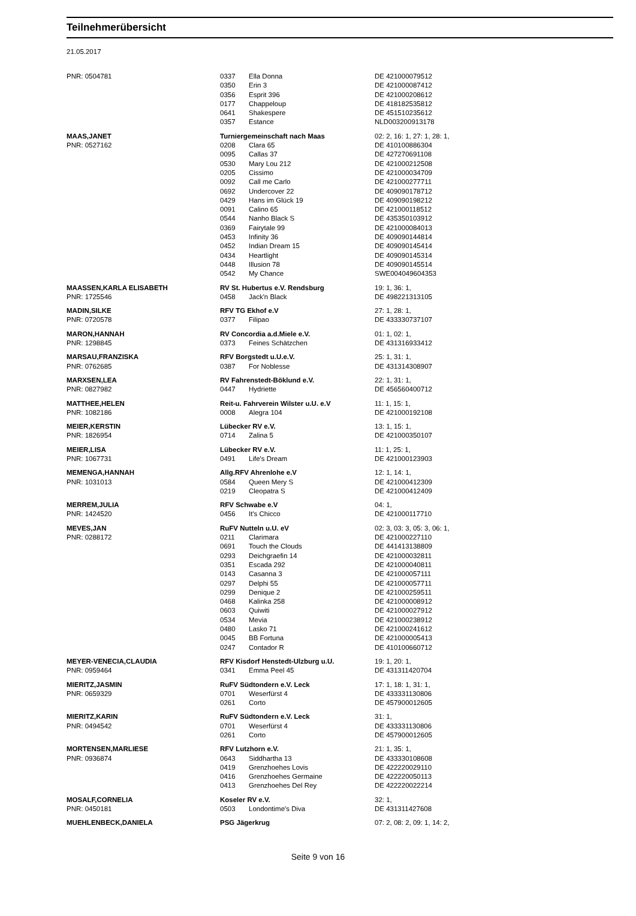Teilnehmerübersicht
21.05.2017
| PNR: 0504781 | 0337 | Ella Donna | DE 421000079512 |
| | 0350 | Erin 3 | DE 421000087412 |
| | 0356 | Esprit 396 | DE 421000208612 |
| | 0177 | Chappeloup | DE 418182535812 |
| | 0641 | Shakespere | DE 451510235612 |
| | 0357 | Estance | NLD003200913178 |
| MAAS,JANET | Turniergemeinschaft nach Maas | | 02: 2, 16: 1, 27: 1, 28: 1, |
| PNR: 0527162 | 0208 | Clara 65 | DE 410100886304 |
| | 0095 | Callas 37 | DE 427270691108 |
| | 0530 | Mary Lou 212 | DE 421000212508 |
| | 0205 | Cissimo | DE 421000034709 |
| | 0092 | Call me Carlo | DE 421000277711 |
| | 0692 | Undercover 22 | DE 409090178712 |
| | 0429 | Hans im Glück 19 | DE 409090198212 |
| | 0091 | Calino 65 | DE 421000118512 |
| | 0544 | Nanho Black S | DE 435350103912 |
| | 0369 | Fairytale 99 | DE 421000084013 |
| | 0453 | Infinity 36 | DE 409090144814 |
| | 0452 | Indian Dream 15 | DE 409090145414 |
| | 0434 | Heartlight | DE 409090145314 |
| | 0448 | Illusion 78 | DE 409090145514 |
| | 0542 | My Chance | SWE004049604353 |
| MAASSEN,KARLA ELISABETH | RV St. Hubertus e.V. Rendsburg | | 19: 1, 36: 1, |
| PNR: 1725546 | 0458 | Jack'n Black | DE 498221313105 |
| MADIN,SILKE | RFV TG Ekhof e.V | | 27: 1, 28: 1, |
| PNR: 0720578 | 0377 | Filipao | DE 433330737107 |
| MARON,HANNAH | RV Concordia a.d.Miele e.V. | | 01: 1, 02: 1, |
| PNR: 1298845 | 0373 | Feines Schätzchen | DE 431316933412 |
| MARSAU,FRANZISKA | RFV Borgstedt u.U.e.V. | | 25: 1, 31: 1, |
| PNR: 0762685 | 0387 | For Noblesse | DE 431314308907 |
| MARXSEN,LEA | RV Fahrenstedt-Böklund e.V. | | 22: 1, 31: 1, |
| PNR: 0827982 | 0447 | Hydriette | DE 456560400712 |
| MATTHEE,HELEN | Reit-u. Fahrverein Wilster u.U. e.V | | 11: 1, 15: 1, |
| PNR: 1082186 | 0008 | Alegra 104 | DE 421000192108 |
| MEIER,KERSTIN | Lübecker RV e.V. | | 13: 1, 15: 1, |
| PNR: 1826954 | 0714 | Zalina 5 | DE 421000350107 |
| MEIER,LISA | Lübecker RV e.V. | | 11: 1, 25: 1, |
| PNR: 1067731 | 0491 | Life's Dream | DE 421000123903 |
| MEMENGA,HANNAH | Allg.RFV Ahrenlohe e.V | | 12: 1, 14: 1, |
| PNR: 1031013 | 0584 | Queen Mery S | DE 421000412309 |
| | 0219 | Cleopatra S | DE 421000412409 |
| MERREM,JULIA | RFV Schwabe e.V | | 04: 1, |
| PNR: 1424520 | 0456 | It's Chicco | DE 421000117710 |
| MEVES,JAN | RuFV Nutteln u.U. eV | | 02: 3, 03: 3, 05: 3, 06: 1, |
| PNR: 0288172 | 0211 | Clarimara | DE 421000227110 |
| | 0691 | Touch the Clouds | DE 441413138809 |
| | 0293 | Deichgraefin 14 | DE 421000032811 |
| | 0351 | Escada 292 | DE 421000040811 |
| | 0143 | Casanna 3 | DE 421000057111 |
| | 0297 | Delphi 55 | DE 421000057711 |
| | 0299 | Denique 2 | DE 421000259511 |
| | 0468 | Kalinka 258 | DE 421000008912 |
| | 0603 | Quiwiti | DE 421000027912 |
| | 0534 | Mevia | DE 421000238912 |
| | 0480 | Lasko 71 | DE 421000241612 |
| | 0045 | BB Fortuna | DE 421000005413 |
| | 0247 | Contador R | DE 410100660712 |
| MEYER-VENECIA,CLAUDIA | RFV Kisdorf Henstedt-Ulzburg u.U. | | 19: 1, 20: 1, |
| PNR: 0959464 | 0341 | Emma Peel 45 | DE 431311420704 |
| MIERITZ,JASMIN | RuFV Südtondern e.V. Leck | | 17: 1, 18: 1, 31: 1, |
| PNR: 0659329 | 0701 | Weserfürst 4 | DE 433331130806 |
| | 0261 | Corto | DE 457900012605 |
| MIERITZ,KARIN | RuFV Südtondern e.V. Leck | | 31: 1, |
| PNR: 0494542 | 0701 | Weserfürst 4 | DE 433331130806 |
| | 0261 | Corto | DE 457900012605 |
| MORTENSEN,MARLIESE | RFV Lutzhorn e.V. | | 21: 1, 35: 1, |
| PNR: 0936874 | 0643 | Siddhartha 13 | DE 433330108608 |
| | 0419 | Grenzhoehes Lovis | DE 422220029110 |
| | 0416 | Grenzhoehes Germaine | DE 422220050113 |
| | 0413 | Grenzhoehes Del Rey | DE 422220022214 |
| MOSALF,CORNELIA | Koseler RV e.V. | | 32: 1, |
| PNR: 0450181 | 0503 | Londontime's Diva | DE 431311427608 |
| MUEHLENBECK,DANIELA | PSG Jägerkrug | | 07: 2, 08: 2, 09: 1, 14: 2, |
Seite 9 von 16